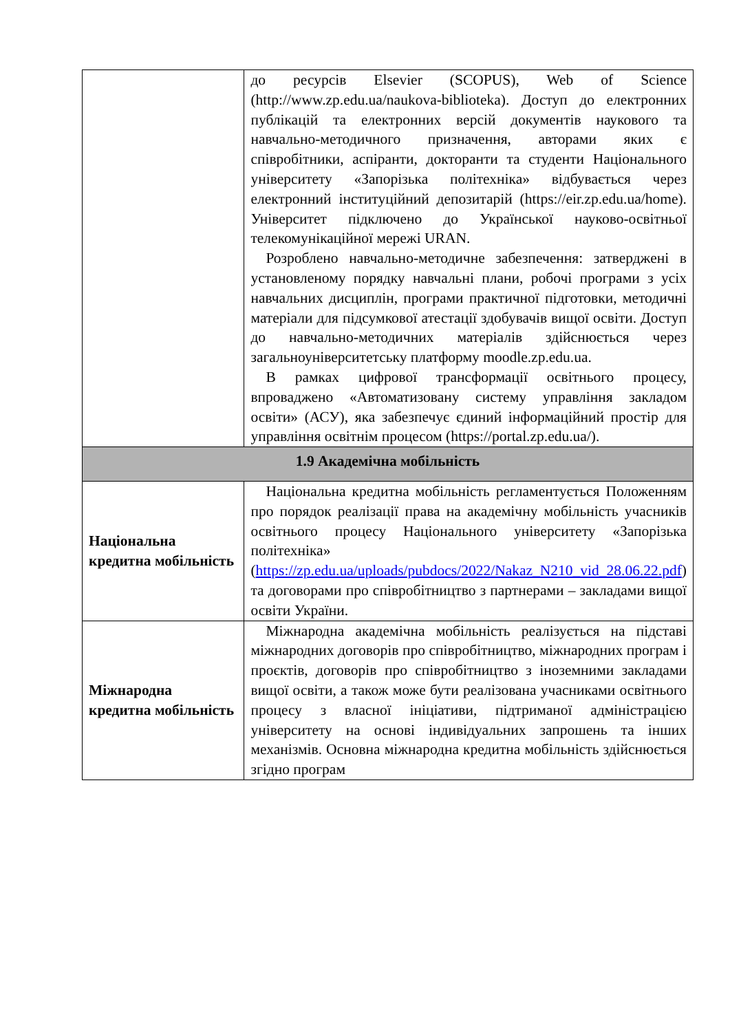| | до ресурсів Elsevier (SCOPUS), Web of Science (http://www.zp.edu.ua/naukova-biblioteka). Доступ до електронних публікацій та електронних версій документів наукового та навчально-методичного призначення, авторами яких є співробітники, аспіранти, докторанти та студенти Національного університету «Запорізька політехніка» відбувається через електронний інституційний депозитарій (https://eir.zp.edu.ua/home). Університет підключено до Української науково-освітньої телекомунікаційної мережі URAN. Розроблено навчально-методичне забезпечення: затверджені в установленому порядку навчальні плани, робочі програми з усіх навчальних дисциплін, програми практичної підготовки, методичні матеріали для підсумкової атестації здобувачів вищої освіти. Доступ до навчально-методичних матеріалів здійснюється через загальноуніверситетську платформу moodle.zp.edu.ua. В рамках цифрової трансформації освітнього процесу, впроваджено «Автоматизовану систему управління закладом освіти» (АСУ), яка забезпечує єдиний інформаційний простір для управління освітнім процесом (https://portal.zp.edu.ua/). | |
| 1.9 Академічна мобільність | | |
| Національна кредитна мобільність | | Національна кредитна мобільність регламентується Положенням про порядок реалізації права на академічну мобільність учасників освітнього процесу Національного університету «Запорізька політехніка» ( https://zp.edu.ua/uploads/pubdocs/2022/Nakaz_N210_vid_28.06.22.pdf ) та договорами про співробітництво з партнерами – закладами вищої освіти України. |
| Міжнародна кредитна мобільність | | Міжнародна академічна мобільність реалізується на підставі міжнародних договорів про співробітництво, міжнародних програм і проєктів, договорів про співробітництво з іноземними закладами вищої освіти, а також може бути реалізована учасниками освітнього процесу з власної ініціативи, підтриманої адміністрацією університету на основі індивідуальних запрошень та інших механізмів. Основна міжнародна кредитна мобільність здійснюється згідно програм |